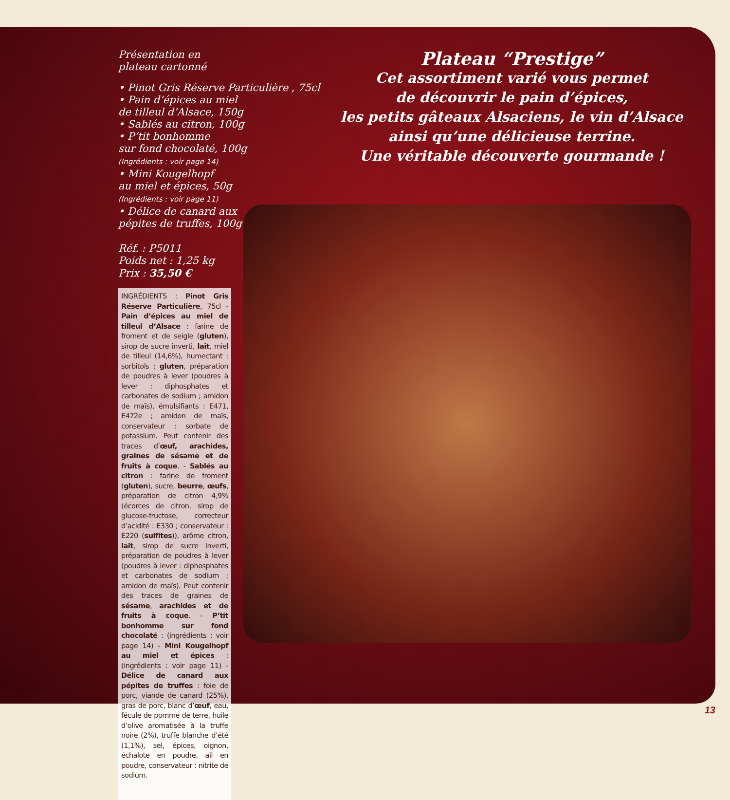Présentation en
plateau cartonné
• Pinot Gris Réserve Particulière , 75cl
• Pain d’épices au miel
de tilleul d’Alsace, 150g
• Sablés au citron, 100g
• P’tit bonhomme
sur fond chocolaté, 100g
(Ingrédients : voir page 14)
• Mini Kougelhopf
au miel et épices, 50g
(Ingrédients : voir page 11)
• Délice de canard aux
pépites de truffes, 100g
Réf. : P5011
Poids net : 1,25 kg
Prix : 35,50 €
INGRÉDIENTS : Pinot Gris Réserve Particulière, 75cl - Pain d’épices au miel de tilleul d’Alsace : farine de froment et de seigle (gluten), sirop de sucre inverti, lait, miel de tilleul (14,6%), humectant : sorbitols ; gluten, préparation de poudres à lever (poudres à lever : diphosphates et carbonates de sodium ; amidon de maïs), émulsifiants : E471, E472e ; amidon de maïs, conservateur : sorbate de potassium. Peut contenir des traces d’œuf, arachides, graines de sésame et de fruits à coque. - Sablés au citron : farine de froment (gluten), sucre, beurre, œufs, préparation de citron 4,9% (écorces de citron, sirop de glucose-fructose, correcteur d’acidité : E330 ; conservateur : E220 (sulfites)), arôme citron, lait, sirop de sucre inverti, préparation de poudres à lever (poudres à lever : diphosphates et carbonates de sodium ; amidon de maïs). Peut contenir des traces de graines de sésame, arachides et de fruits à coque. - P’tit bonhomme sur fond chocolaté : (ingrédients : voir page 14) - Mini Kougelhopf au miel et épices : (ingrédients : voir page 11) - Délice de canard aux pépites de truffes : foie de porc, viande de canard (25%), gras de porc, blanc d’œuf, eau, fécule de pomme de terre, huile d’olive aromatisée à la truffe noire (2%), truffe blanche d’été (1,1%), sel, épices, oignon, échalote en poudre, ail en poudre, conservateur : nitrite de sodium.
Plateau “Prestige”
Cet assortiment varié vous permet
de découvrir le pain d’épices,
les petits gâteaux Alsaciens, le vin d’Alsace
ainsi qu’une délicieuse terrine.
Une véritable découverte gourmande !
13